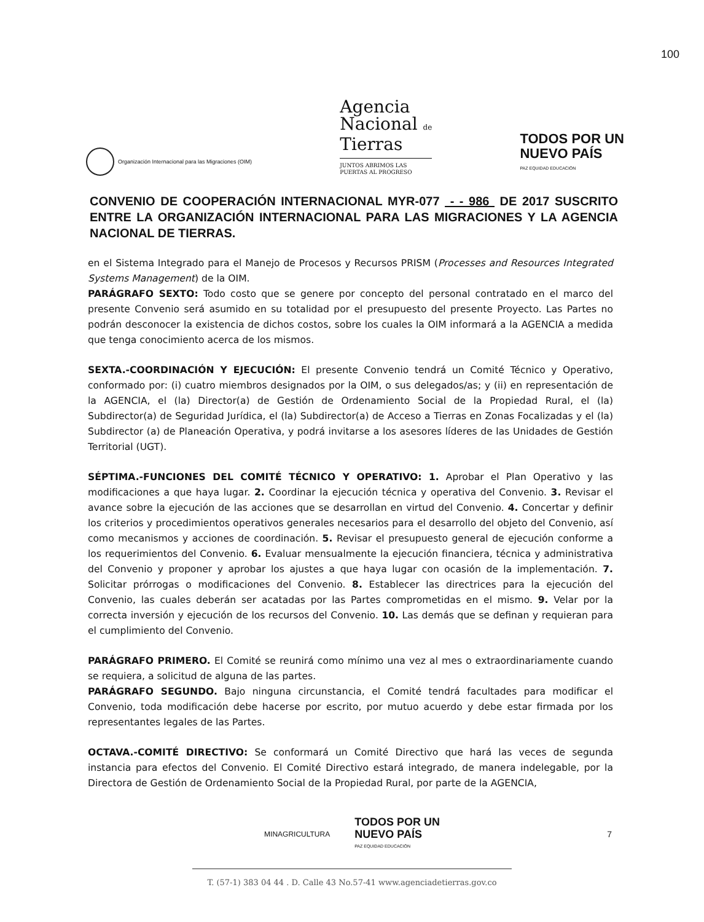100
Organización Internacional para las Migraciones (OIM)
Agencia
Nacional de
Tierras
JUNTOS ABRIMOS LAS
PUERTAS AL PROGRESO
TODOS POR UN
NUEVO PAÍS
PAZ EQUIDAD EDUCACIÓN
CONVENIO DE COOPERACIÓN INTERNACIONAL MYR-077 - - 986 DE 2017 SUSCRITO ENTRE LA ORGANIZACIÓN INTERNACIONAL PARA LAS MIGRACIONES Y LA AGENCIA NACIONAL DE TIERRAS.
en el Sistema Integrado para el Manejo de Procesos y Recursos PRISM (Processes and Resources Integrated Systems Management) de la OIM.
PARÁGRAFO SEXTO: Todo costo que se genere por concepto del personal contratado en el marco del presente Convenio será asumido en su totalidad por el presupuesto del presente Proyecto. Las Partes no podrán desconocer la existencia de dichos costos, sobre los cuales la OIM informará a la AGENCIA a medida que tenga conocimiento acerca de los mismos.
SEXTA.-COORDINACIÓN Y EJECUCIÓN: El presente Convenio tendrá un Comité Técnico y Operativo, conformado por: (i) cuatro miembros designados por la OIM, o sus delegados/as; y (ii) en representación de la AGENCIA, el (la) Director(a) de Gestión de Ordenamiento Social de la Propiedad Rural, el (la) Subdirector(a) de Seguridad Jurídica, el (la) Subdirector(a) de Acceso a Tierras en Zonas Focalizadas y el (la) Subdirector (a) de Planeación Operativa, y podrá invitarse a los asesores líderes de las Unidades de Gestión Territorial (UGT).
SÉPTIMA.-FUNCIONES DEL COMITÉ TÉCNICO Y OPERATIVO: 1. Aprobar el Plan Operativo y las modificaciones a que haya lugar. 2. Coordinar la ejecución técnica y operativa del Convenio. 3. Revisar el avance sobre la ejecución de las acciones que se desarrollan en virtud del Convenio. 4. Concertar y definir los criterios y procedimientos operativos generales necesarios para el desarrollo del objeto del Convenio, así como mecanismos y acciones de coordinación. 5. Revisar el presupuesto general de ejecución conforme a los requerimientos del Convenio. 6. Evaluar mensualmente la ejecución financiera, técnica y administrativa del Convenio y proponer y aprobar los ajustes a que haya lugar con ocasión de la implementación. 7. Solicitar prórrogas o modificaciones del Convenio. 8. Establecer las directrices para la ejecución del Convenio, las cuales deberán ser acatadas por las Partes comprometidas en el mismo. 9. Velar por la correcta inversión y ejecución de los recursos del Convenio. 10. Las demás que se definan y requieran para el cumplimiento del Convenio.
PARÁGRAFO PRIMERO. El Comité se reunirá como mínimo una vez al mes o extraordinariamente cuando se requiera, a solicitud de alguna de las partes.
PARÁGRAFO SEGUNDO. Bajo ninguna circunstancia, el Comité tendrá facultades para modificar el Convenio, toda modificación debe hacerse por escrito, por mutuo acuerdo y debe estar firmada por los representantes legales de las Partes.
OCTAVA.-COMITÉ DIRECTIVO: Se conformará un Comité Directivo que hará las veces de segunda instancia para efectos del Convenio. El Comité Directivo estará integrado, de manera indelegable, por la Directora de Gestión de Ordenamiento Social de la Propiedad Rural, por parte de la AGENCIA,
MINAGRICULTURA TODOS POR UN
NUEVO PAÍS
PAZ EQUIDAD EDUCACIÓN 7
T. (57-1) 383 04 44 . D. Calle 43 No.57-41 www.agenciadetierras.gov.co